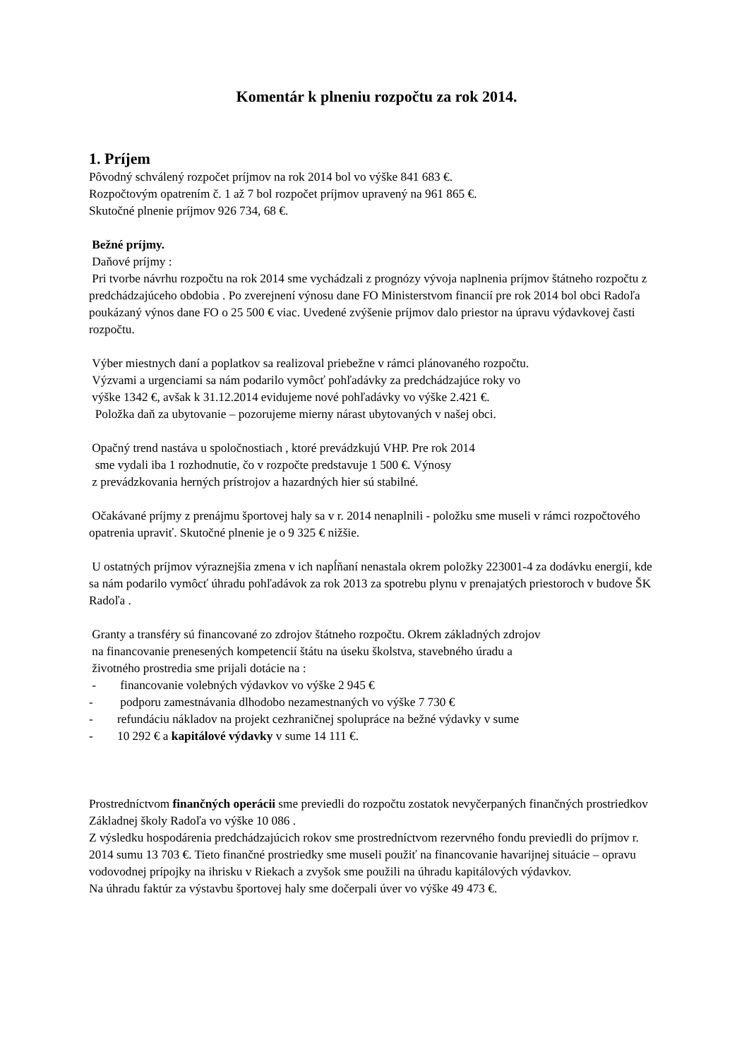Komentár k plneniu rozpočtu za rok 2014.
1. Príjem
Pôvodný schválený rozpočet príjmov na rok 2014 bol vo výške 841 683 €.
Rozpočtovým opatrením č. 1 až 7 bol rozpočet príjmov upravený na 961 865 €.
Skutočné plnenie príjmov 926 734, 68 €.
Bežné príjmy.
Daňové príjmy :
Pri tvorbe návrhu rozpočtu na rok 2014 sme vychádzali z prognózy vývoja naplnenia príjmov štátneho rozpočtu z predchádzajúceho obdobia . Po zverejnení výnosu dane FO Ministerstvom financií pre rok 2014 bol obci Radoľa poukázaný výnos dane FO o 25 500 € viac. Uvedené zvýšenie príjmov dalo priestor na úpravu výdavkovej časti rozpočtu.
Výber miestnych daní a poplatkov sa realizoval priebežne v rámci plánovaného rozpočtu.
Výzvami a urgenciami sa nám podarilo vymôcť pohľadávky za predchádzajúce roky vo
výške 1342 €, avšak k 31.12.2014 evidujeme nové pohľadávky vo výške 2.421 €.
Položka daň za ubytovanie – pozorujeme mierny nárast ubytovaných v našej obci.
Opačný trend nastáva u spoločnostiach , ktoré prevádzkujú VHP. Pre rok 2014
sme vydali iba 1 rozhodnutie, čo v rozpočte predstavuje 1 500 €. Výnosy
z prevádzkovania herných prístrojov a hazardných hier sú stabilné.
Očakávané príjmy z prenájmu športovej haly sa v r. 2014 nenaplnili - položku sme museli v rámci rozpočtového opatrenia upraviť. Skutočné plnenie je o 9 325 € nižšie.
U ostatných príjmov výraznejšia zmena v ich napĺňaní nenastala okrem položky 223001-4 za dodávku energií, kde sa nám podarilo vymôcť úhradu pohľadávok za rok 2013 za spotrebu plynu v prenajatých priestoroch v budove ŠK Radoľa .
Granty a transféry sú financované zo zdrojov štátneho rozpočtu. Okrem základných zdrojov
na financovanie prenesených kompetencií štátu na úseku školstva, stavebného úradu a
životného prostredia sme prijali dotácie na :
- financovanie volebných výdavkov vo výške 2 945 €
- podporu zamestnávania dlhodobo nezamestnaných vo výške 7 730 €
- refundáciu nákladov na projekt cezhraničnej spolupráce na bežné výdavky v sume
- 10 292 € a kapitálové výdavky v sume 14 111 €.
Prostredníctvom finančných operácii sme previedli do rozpočtu zostatok nevyčerpaných finančných prostriedkov Základnej školy Radoľa vo výške 10 086 .
Z výsledku hospodárenia predchádzajúcich rokov sme prostredníctvom rezervného fondu previedli do príjmov r. 2014 sumu 13 703 €. Tieto finančné prostriedky sme museli použiť na financovanie havarijnej situácie – opravu vodovodnej prípojky na ihrisku v Riekach a zvyšok sme použili na úhradu kapitálových výdavkov.
Na úhradu faktúr za výstavbu športovej haly sme dočerpali úver vo výške 49 473 €.